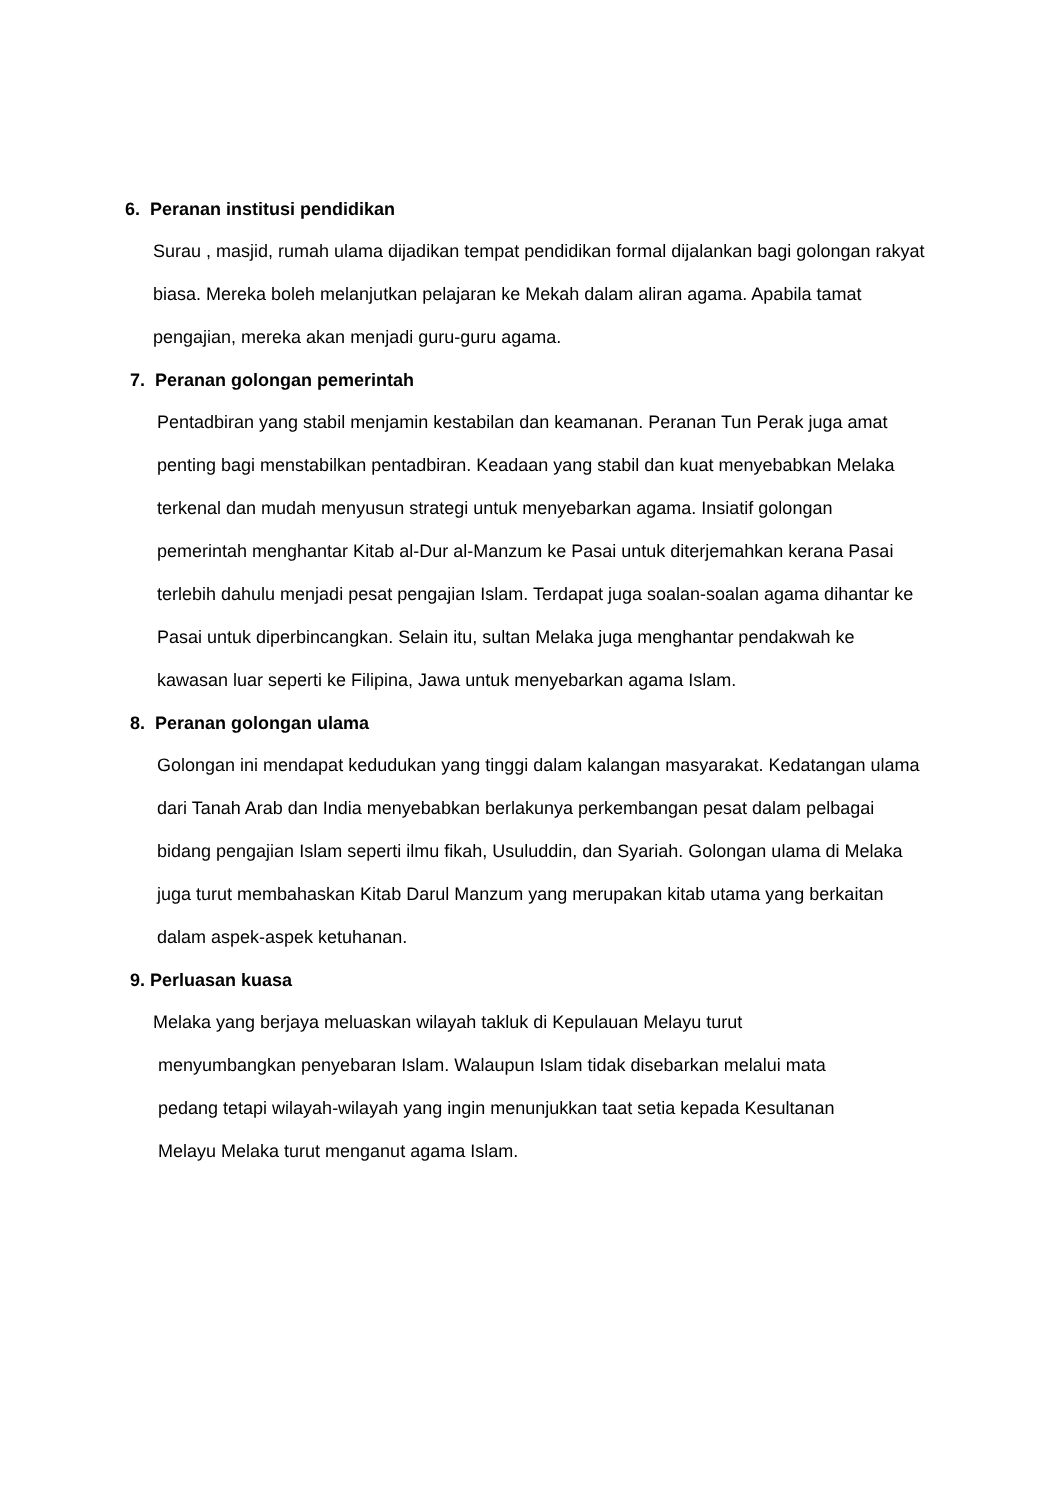6. Peranan institusi pendidikan
Surau , masjid, rumah ulama dijadikan tempat pendidikan formal dijalankan bagi golongan rakyat biasa. Mereka boleh melanjutkan pelajaran ke Mekah dalam aliran agama. Apabila tamat pengajian, mereka akan menjadi guru-guru agama.
7. Peranan golongan pemerintah
Pentadbiran yang stabil menjamin kestabilan dan keamanan. Peranan Tun Perak juga amat penting bagi menstabilkan pentadbiran. Keadaan yang stabil dan kuat menyebabkan Melaka terkenal dan mudah menyusun strategi untuk menyebarkan agama. Insiatif golongan pemerintah menghantar Kitab al-Dur al-Manzum ke Pasai untuk diterjemahkan kerana Pasai terlebih dahulu menjadi pesat pengajian Islam. Terdapat juga soalan-soalan agama dihantar ke Pasai untuk diperbincangkan. Selain itu, sultan Melaka juga menghantar pendakwah ke kawasan luar seperti ke Filipina, Jawa untuk menyebarkan agama Islam.
8. Peranan golongan ulama
Golongan ini mendapat kedudukan yang tinggi dalam kalangan masyarakat. Kedatangan ulama dari Tanah Arab dan India menyebabkan berlakunya perkembangan pesat dalam pelbagai bidang pengajian Islam seperti ilmu fikah, Usuluddin, dan Syariah. Golongan ulama di Melaka juga turut membahaskan Kitab Darul Manzum yang merupakan kitab utama yang berkaitan dalam aspek-aspek ketuhanan.
9. Perluasan kuasa
Melaka yang berjaya meluaskan wilayah takluk di Kepulauan Melayu turut
menyumbangkan penyebaran Islam. Walaupun Islam tidak disebarkan melalui mata
pedang tetapi wilayah-wilayah yang ingin menunjukkan taat setia kepada Kesultanan
Melayu Melaka turut menganut agama Islam.